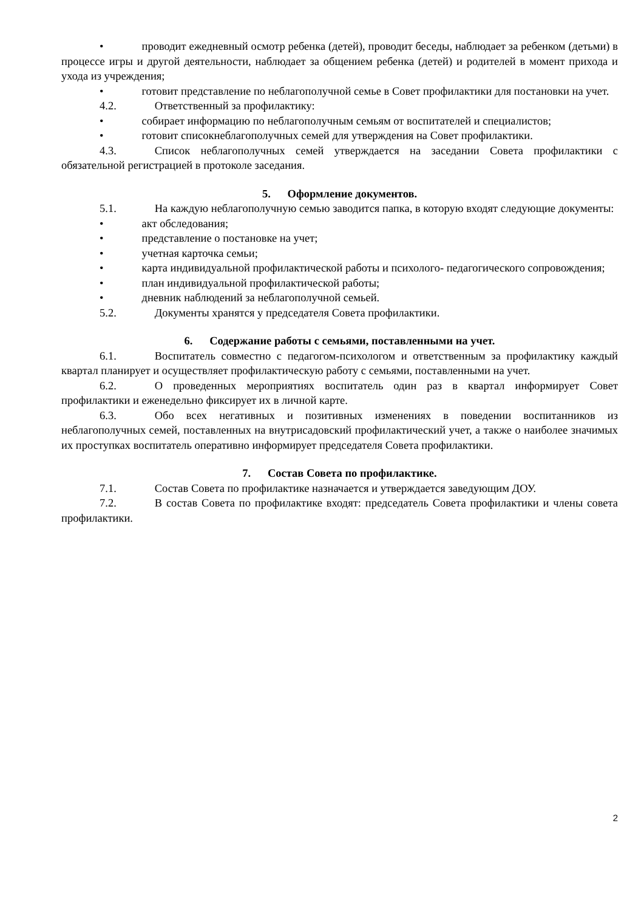• проводит ежедневный осмотр ребенка (детей), проводит беседы, наблюдает за ребенком (детьми) в процессе игры и другой деятельности, наблюдает за общением ребенка (детей) и родителей в момент прихода и ухода из учреждения;
• готовит представление по неблагополучной семье в Совет профилактики для постановки на учет.
4.2. Ответственный за профилактику:
• собирает информацию по неблагополучным семьям от воспитателей и специалистов;
• готовит списокнеблагополучных семей для утверждения на Совет профилактики.
4.3. Список неблагополучных семей утверждается на заседании Совета профилактики с обязательной регистрацией в протоколе заседания.
5. Оформление документов.
5.1. На каждую неблагополучную семью заводится папка, в которую входят следующие документы:
• акт обследования;
• представление о постановке на учет;
• учетная карточка семьи;
• карта индивидуальной профилактической работы и психолого- педагогического сопровождения;
• план индивидуальной профилактической работы;
• дневник наблюдений за неблагополучной семьей.
5.2. Документы хранятся у председателя Совета профилактики.
6. Содержание работы с семьями, поставленными на учет.
6.1. Воспитатель совместно с педагогом-психологом и ответственным за профилактику каждый квартал планирует и осуществляет профилактическую работу с семьями, поставленными на учет.
6.2. О проведенных мероприятиях воспитатель один раз в квартал информирует Совет профилактики и еженедельно фиксирует их в личной карте.
6.3. Обо всех негативных и позитивных изменениях в поведении воспитанников из неблагополучных семей, поставленных на внутрисадовский профилактический учет, а также о наиболее значимых их проступках воспитатель оперативно информирует председателя Совета профилактики.
7. Состав Совета по профилактике.
7.1. Состав Совета по профилактике назначается и утверждается заведующим ДОУ.
7.2. В состав Совета по профилактике входят: председатель Совета профилактики и члены совета профилактики.
2